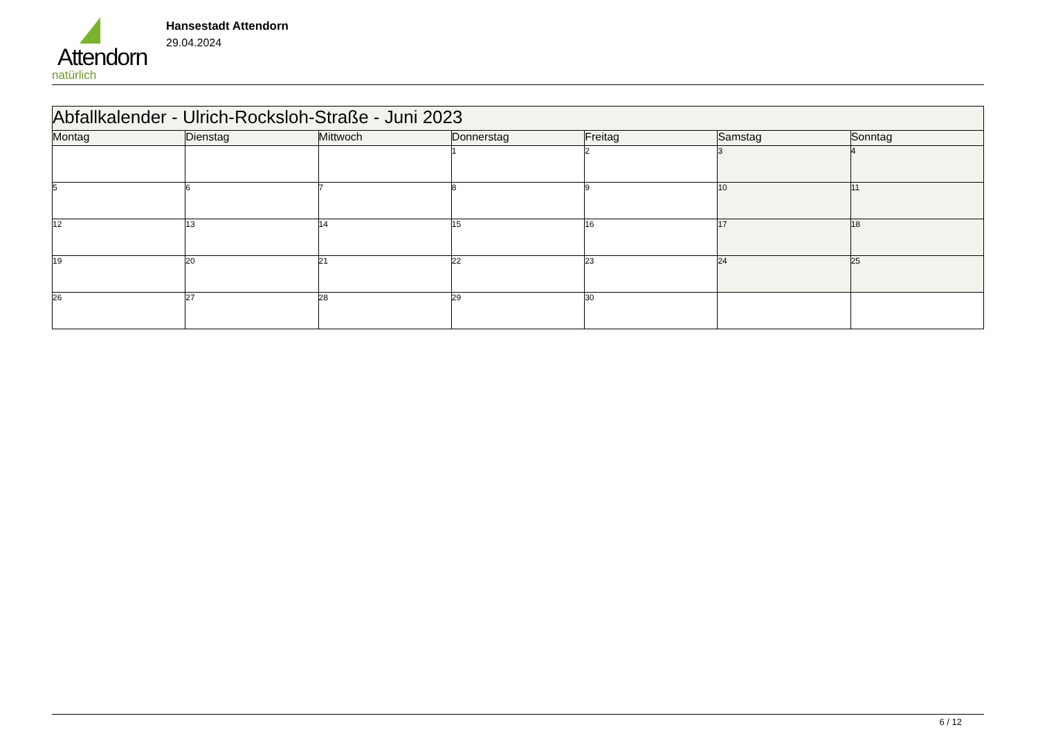Attendorn
natürlich
Hansestadt Attendorn
29.04.2024
| Abfallkalender - Ulrich-Rocksloh-Straße - Juni 2023 | | | | | | |
| Montag | Dienstag | Mittwoch | Donnerstag | Freitag | Samstag | Sonntag |
| | | | 1 | 2 | 3 | 4 |
| 5 | 6 | 7 | 8 | 9 | 10 | 11 |
| 12 | 13 | 14 | 15 | 16 | 17 | 18 |
| 19 | 20 | 21 | 22 | 23 | 24 | 25 |
| 26 | 27 | 28 | 29 | 30 | | |
6 / 12